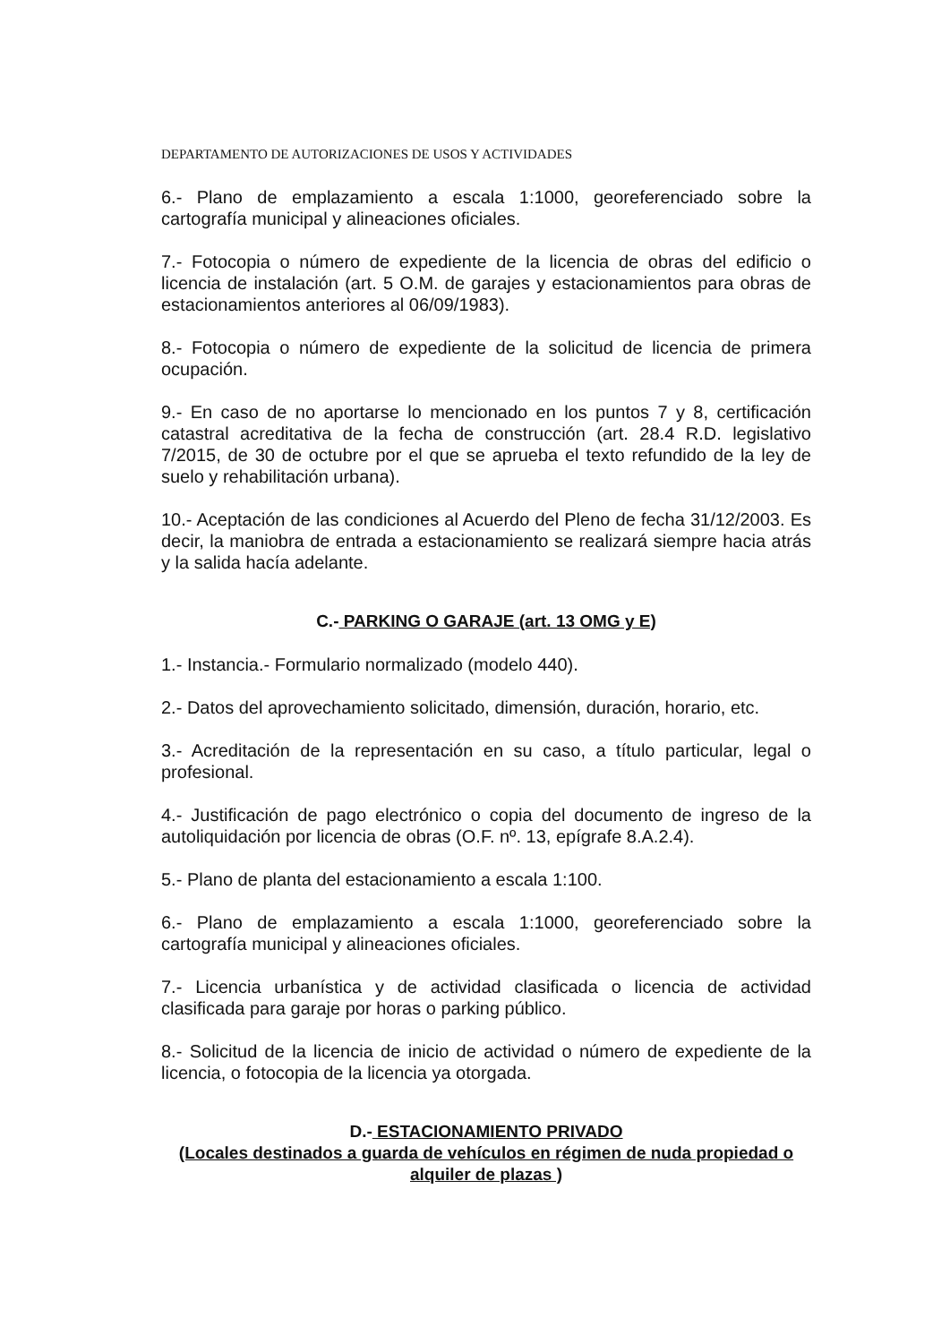DEPARTAMENTO DE AUTORIZACIONES DE USOS Y ACTIVIDADES
6.- Plano de emplazamiento a escala 1:1000, georeferenciado sobre la cartografía municipal y alineaciones oficiales.
7.- Fotocopia o número de expediente de la licencia de obras del edificio o licencia de instalación (art. 5 O.M. de garajes y estacionamientos para obras de estacionamientos anteriores al 06/09/1983).
8.- Fotocopia o número de expediente de la solicitud de licencia de primera ocupación.
9.- En caso de no aportarse lo mencionado en los puntos 7 y 8, certificación catastral acreditativa de la fecha de construcción (art. 28.4 R.D. legislativo 7/2015, de 30 de octubre por el que se aprueba el texto refundido de la ley de suelo y rehabilitación urbana).
10.- Aceptación de las condiciones al Acuerdo del Pleno de fecha 31/12/2003. Es decir, la maniobra de entrada a estacionamiento se realizará siempre hacia atrás y la salida hacía adelante.
C.- PARKING O GARAJE (art. 13 OMG y E)
1.- Instancia.- Formulario normalizado (modelo 440).
2.- Datos del aprovechamiento solicitado, dimensión, duración, horario, etc.
3.- Acreditación de la representación en su caso, a título particular, legal o profesional.
4.- Justificación de pago electrónico o copia del documento de ingreso de la autoliquidación por licencia de obras (O.F. nº. 13, epígrafe 8.A.2.4).
5.- Plano de planta del estacionamiento a escala 1:100.
6.- Plano de emplazamiento a escala 1:1000, georeferenciado sobre la cartografía municipal y alineaciones oficiales.
7.- Licencia urbanística y de actividad clasificada o licencia de actividad clasificada para garaje por horas o parking público.
8.- Solicitud de la licencia de inicio de actividad o número de expediente de la licencia, o fotocopia de la licencia ya otorgada.
D.- ESTACIONAMIENTO PRIVADO
(Locales destinados a guarda de vehículos en régimen de nuda propiedad o alquiler de plazas )